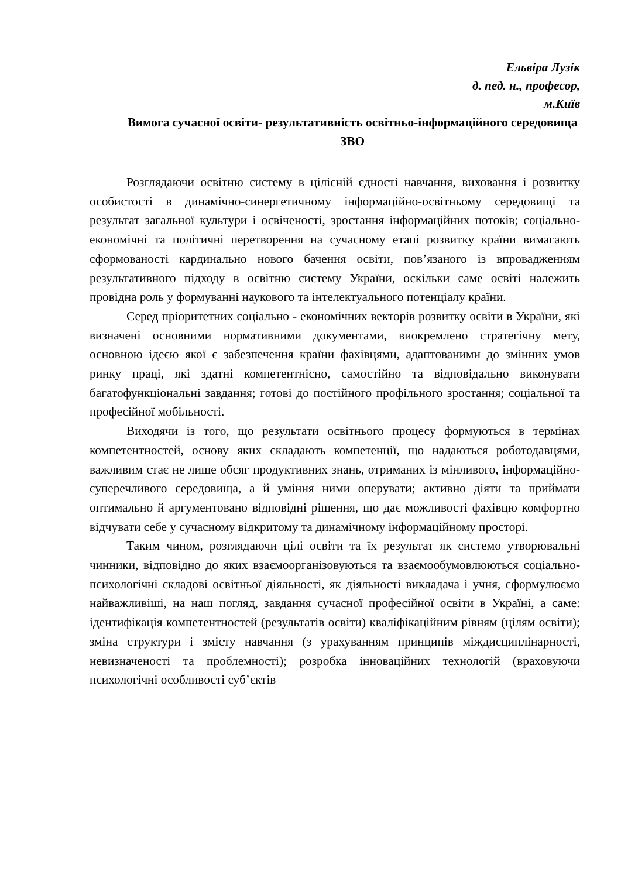Ельвіра Лузік
д. пед. н., професор,
м.Київ
Вимога сучасної освіти- результативність освітньо-інформаційного середовища ЗВО
Розглядаючи освітню систему в цілісній єдності навчання, виховання і розвитку особистості в динамічно-синергетичному інформаційно-освітньому середовищі та результат загальної культури і освіченості, зростання інформаційних потоків; соціально-економічні та політичні перетворення на сучасному етапі розвитку країни вимагають сформованості кардинально нового бачення освіти, пов’язаного із впровадженням результативного підходу в освітню систему України, оскільки саме освіті належить провідна роль у формуванні наукового та інтелектуального потенціалу країни.
Серед пріоритетних соціально - економічних векторів розвитку освіти в України, які визначені основними нормативними документами, виокремлено стратегічну мету, основною ідеєю якої є забезпечення країни фахівцями, адаптованими до змінних умов ринку праці, які здатні компетентнісно, самостійно та відповідально виконувати багатофункціональні завдання; готові до постійного профільного зростання; соціальної та професійної мобільності.
Виходячи із того, що результати освітнього процесу формуються в термінах компетентностей, основу яких складають компетенції, що надаються роботодавцями, важливим стає не лише обсяг продуктивних знань, отриманих із мінливого, інформаційно-суперечливого середовища, а й уміння ними оперувати; активно діяти та приймати оптимально й аргументовано відповідні рішення, що дає можливості фахівцю комфортно відчувати себе у сучасному відкритому та динамічному інформаційному просторі.
Таким чином, розглядаючи цілі освіти та їх результат як системо утворювальні чинники, відповідно до яких взаємоорганізовуються та взаємообумовлюються соціально-психологічні складові освітньої діяльності, як діяльності викладача і учня, сформулюємо найважливіші, на наш погляд, завдання сучасної професійної освіти в Україні, а саме: ідентифікація компетентностей (результатів освіти) кваліфікаційним рівням (цілям освіти); зміна структури і змісту навчання (з урахуванням принципів міждисциплінарності, невизначеності та проблемності); розробка інноваційних технологій (враховуючи психологічні особливості суб’єктів